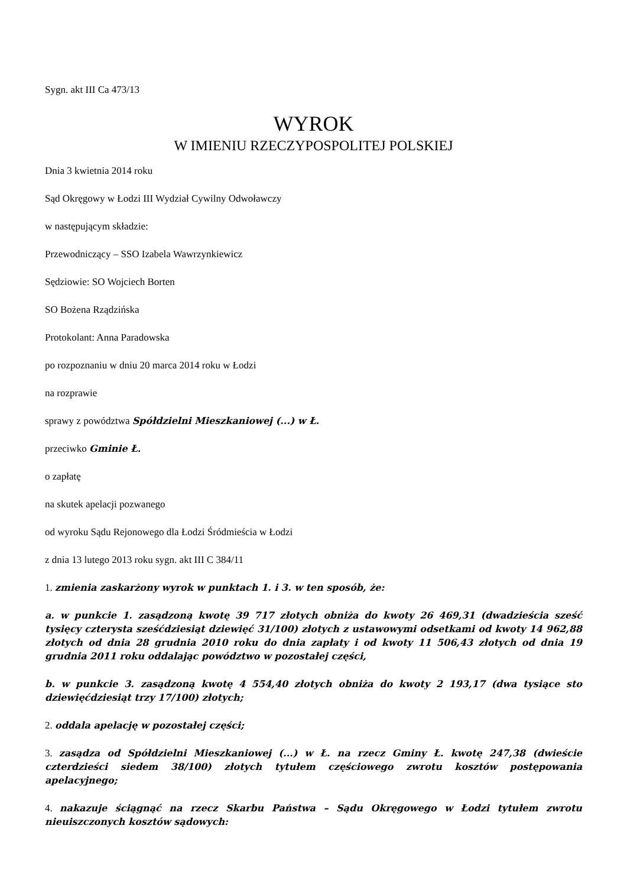Sygn. akt III Ca 473/13
WYROK
W IMIENIU RZECZYPOSPOLITEJ POLSKIEJ
Dnia 3 kwietnia 2014 roku
Sąd Okręgowy w Łodzi III Wydział Cywilny Odwoławczy
w następującym składzie:
Przewodniczący – SSO Izabela Wawrzynkiewicz
Sędziowie: SO Wojciech Borten
SO Bożena Rządzińska
Protokolant: Anna Paradowska
po rozpoznaniu w dniu 20 marca 2014 roku w Łodzi
na rozprawie
sprawy z powództwa Spółdzielni Mieszkaniowej (...) w Ł.
przeciwko Gminie Ł.
o zapłatę
na skutek apelacji pozwanego
od wyroku Sądu Rejonowego dla Łodzi Śródmieścia w Łodzi
z dnia 13 lutego 2013 roku sygn. akt III C 384/11
1. zmienia zaskarżony wyrok w punktach 1. i 3. w ten sposób, że:
a. w punkcie 1. zasądzoną kwotę 39 717 złotych obniża do kwoty 26 469,31 (dwadzieścia sześć tysięcy czterysta sześćdziesiąt dziewięć 31/100) złotych z ustawowymi odsetkami od kwoty 14 962,88 złotych od dnia 28 grudnia 2010 roku do dnia zapłaty i od kwoty 11 506,43 złotych od dnia 19 grudnia 2011 roku oddalając powództwo w pozostałej części,
b. w punkcie 3. zasądzoną kwotę 4 554,40 złotych obniża do kwoty 2 193,17 (dwa tysiące sto dziewięćdziesiąt trzy 17/100) złotych;
2. oddala apelację w pozostałej części;
3. zasądza od Spółdzielni Mieszkaniowej (...) w Ł. na rzecz Gminy Ł. kwotę 247,38 (dwieście czterdzieści siedem 38/100) złotych tytułem częściowego zwrotu kosztów postępowania apelacyjnego;
4. nakazuje ściągnąć na rzecz Skarbu Państwa – Sądu Okręgowego w Łodzi tytułem zwrotu nieuiszczonych kosztów sądowych: